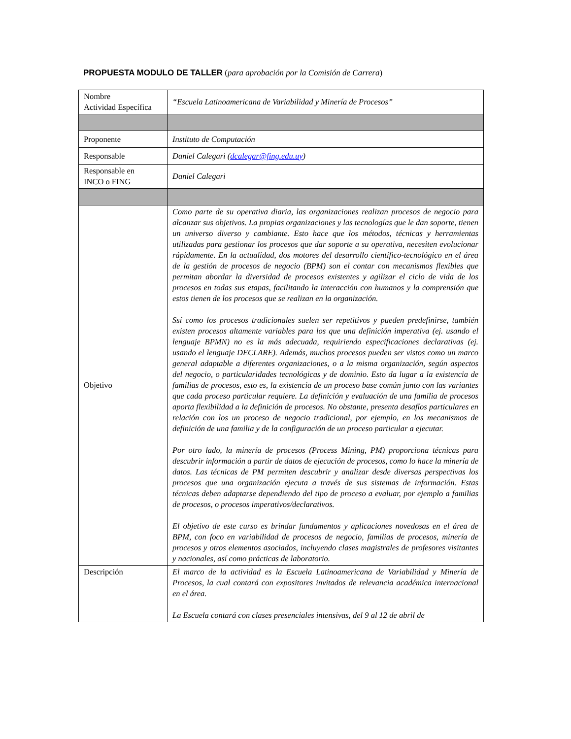PROPUESTA MODULO DE TALLER (para aprobación por la Comisión de Carrera)
| Nombre Actividad Específica | “Escuela Latinoamericana de Variabilidad y Minería de Procesos” |
| Proponente | Instituto de Computación |
| Responsable | Daniel Calegari ( dcalegar@fing.edu.uy ) |
| Responsable en INCO o FING | Daniel Calegari |
| Objetivo | Como parte de su operativa diaria, las organizaciones realizan procesos de negocio para alcanzar sus objetivos. La propias organizaciones y las tecnologías que le dan soporte, tienen un universo diverso y cambiante. Esto hace que los métodos, técnicas y herramientas utilizadas para gestionar los procesos que dar soporte a su operativa, necesiten evolucionar rápidamente. En la actualidad, dos motores del desarrollo científico-tecnológico en el área de la gestión de procesos de negocio (BPM) son el contar con mecanismos flexibles que permitan abordar la diversidad de procesos existentes y agilizar el ciclo de vida de los procesos en todas sus etapas, facilitando la interacción con humanos y la comprensión que estos tienen de los procesos que se realizan en la organización. Ssí como los procesos tradicionales suelen ser repetitivos y pueden predefinirse, también existen procesos altamente variables para los que una definición imperativa (ej. usando el lenguaje BPMN) no es la más adecuada, requiriendo especificaciones declarativas (ej. usando el lenguaje DECLARE). Además, muchos procesos pueden ser vistos como un marco general adaptable a diferentes organizaciones, o a la misma organización, según aspectos del negocio, o particularidades tecnológicas y de dominio. Esto da lugar a la existencia de familias de procesos, esto es, la existencia de un proceso base común junto con las variantes que cada proceso particular requiere. La definición y evaluación de una familia de procesos aporta flexibilidad a la definición de procesos. No obstante, presenta desafíos particulares en relación con los un proceso de negocio tradicional, por ejemplo, en los mecanismos de definición de una familia y de la configuración de un proceso particular a ejecutar. Por otro lado, la minería de procesos (Process Mining, PM) proporciona técnicas para descubrir información a partir de datos de ejecución de procesos, como lo hace la minería de datos. Las técnicas de PM permiten descubrir y analizar desde diversas perspectivas los procesos que una organización ejecuta a través de sus sistemas de información. Estas técnicas deben adaptarse dependiendo del tipo de proceso a evaluar, por ejemplo a familias de procesos, o procesos imperativos/declarativos. El objetivo de este curso es brindar fundamentos y aplicaciones novedosas en el área de BPM, con foco en variabilidad de procesos de negocio, familias de procesos, minería de procesos y otros elementos asociados, incluyendo clases magistrales de profesores visitantes y nacionales, así como prácticas de laboratorio. |
| Descripción | El marco de la actividad es la Escuela Latinoamericana de Variabilidad y Minería de Procesos, la cual contará con expositores invitados de relevancia académica internacional en el área. La Escuela contará con clases presenciales intensivas, del 9 al 12 de abril de |